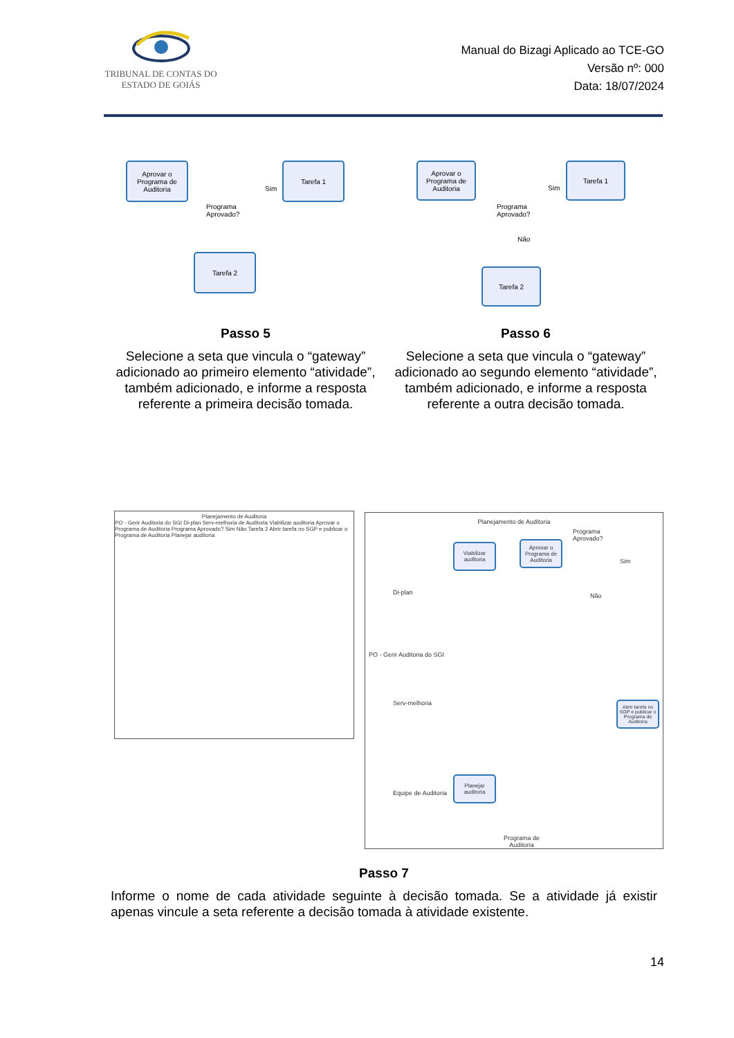TRIBUNAL DE CONTAS DO
ESTADO DE GOIÁS
Manual do Bizagi Aplicado ao TCE-GO
Versão nº: 000
Data: 18/07/2024
Aprovar o Programa de Auditoria
Tarefa 1
Tarefa 2
Programa
Aprovado?
Sim
Aprovar o Programa de Auditoria
Tarefa 1
Tarefa 2
Programa
Aprovado?
Sim
Não
Passo 5
Selecione a seta que vincula o “gateway” adicionado ao primeiro elemento “atividade”, também adicionado, e informe a resposta referente a primeira decisão tomada.
Passo 6
Selecione a seta que vincula o “gateway” adicionado ao segundo elemento “atividade”, também adicionado, e informe a resposta referente a outra decisão tomada.
Planejamento de Auditoria
PO - Gerir Auditoria do SGI Di-plan Serv-melhoria de Auditoria Viabilizar auditoria Aprovar o Programa de Auditoria Programa Aprovado? Sim Não Tarefa 2 Abrir tarefa no SGP e publicar o Programa de Auditoria Planejar auditoria
Planejamento de Auditoria
Viabilizar auditoria
Aprovar o Programa de Auditoria
Programa
Aprovado?
Sim
Não
Abrir tarefa no SGP e publicar o Programa de Auditoria
Planejar auditoria
Programa de
Auditoria
PO - Gerir Auditoria do SGI
Di-plan
Serv-melhoria
Equipe de Auditoria
Passo 7
Informe o nome de cada atividade seguinte à decisão tomada. Se a atividade já existir apenas vincule a seta referente a decisão tomada à atividade existente.
14